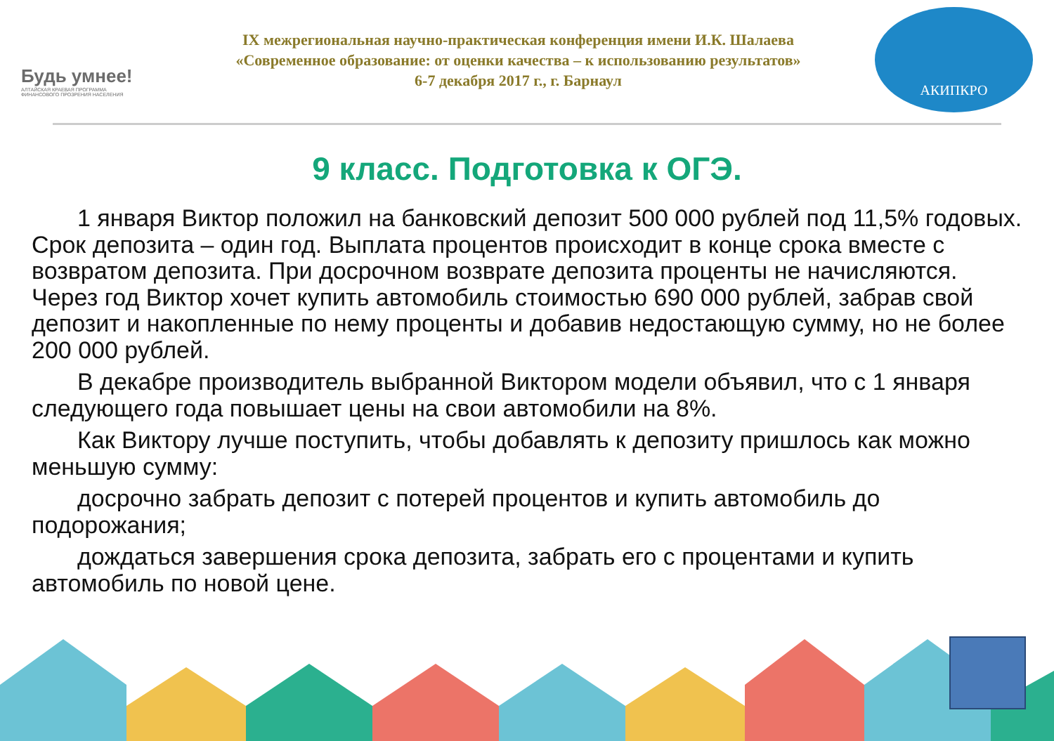Будь умнее!
АЛТАЙСКАЯ КРАЕВАЯ ПРОГРАММА
ФИНАНСОВОГО ПРОЗРЕНИЯ НАСЕЛЕНИЯ
IX межрегиональная научно-практическая конференция имени И.К. Шалаева
«Современное образование: от оценки качества – к использованию результатов»
6-7 декабря 2017 г., г. Барнаул
АКИПКРО
9 класс. Подготовка к ОГЭ.
1 января Виктор положил на банковский депозит 500 000 рублей под 11,5% годовых. Срок депозита – один год. Выплата процентов происходит в конце срока вместе с возвратом депозита. При досрочном возврате депозита проценты не начисляются. Через год Виктор хочет купить автомобиль стоимостью 690 000 рублей, забрав свой депозит и накопленные по нему проценты и добавив недостающую сумму, но не более 200 000 рублей.
В декабре производитель выбранной Виктором модели объявил, что с 1 января следующего года повышает цены на свои автомобили на 8%.
Как Виктору лучше поступить, чтобы добавлять к депозиту пришлось как можно меньшую сумму:
досрочно забрать депозит с потерей процентов и купить автомобиль до подорожания;
дождаться завершения срока депозита, забрать его с процентами и купить автомобиль по новой цене.